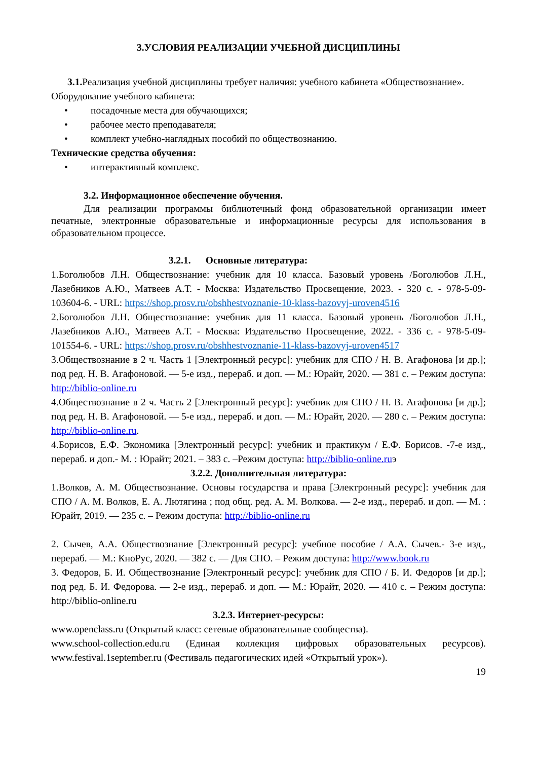3.УСЛОВИЯ РЕАЛИЗАЦИИ УЧЕБНОЙ ДИСЦИПЛИНЫ
3.1. Реализация учебной дисциплины требует наличия: учебного кабинета «Обществознание».
Оборудование учебного кабинета:
• посадочные места для обучающихся;
• рабочее место преподавателя;
• комплект учебно-наглядных пособий по обществознанию.
Технические средства обучения:
• интерактивный комплекс.
3.2. Информационное обеспечение обучения.
Для реализации программы библиотечный фонд образовательной организации имеет печатные, электронные образовательные и информационные ресурсы для использования в образовательном процессе.
3.2.1. Основные литература:
1.Боголюбов Л.Н. Обществознание: учебник для 10 класса. Базовый уровень /Боголюбов Л.Н., Лазебников А.Ю., Матвеев А.Т. - Москва: Издательство Просвещение, 2023. - 320 с. - 978-5-09-103604-6. - URL: https://shop.prosv.ru/obshhestvoznanie-10-klass-bazovyj-uroven4516
2.Боголюбов Л.Н. Обществознание: учебник для 11 класса. Базовый уровень /Боголюбов Л.Н., Лазебников А.Ю., Матвеев А.Т. - Москва: Издательство Просвещение, 2022. - 336 с. - 978-5-09-101554-6. - URL: https://shop.prosv.ru/obshhestvoznanie-11-klass-bazovyj-uroven4517
3.Обществознание в 2 ч. Часть 1 [Электронный ресурс]: учебник для СПО / Н. В. Агафонова [и др.]; под ред. Н. В. Агафоновой. — 5-е изд., перераб. и доп. — М.: Юрайт, 2020. — 381 с. – Режим доступа: http://biblio-online.ru
4.Обществознание в 2 ч. Часть 2 [Электронный ресурс]: учебник для СПО / Н. В. Агафонова [и др.]; под ред. Н. В. Агафоновой. — 5-е изд., перераб. и доп. — М.: Юрайт, 2020. — 280 с. – Режим доступа: http://biblio-online.ru.
4.Борисов, Е.Ф. Экономика [Электронный ресурс]: учебник и практикум / Е.Ф. Борисов. -7-е изд., перераб. и доп.- М. : Юрайт; 2021. – 383 с. –Режим доступа: http://biblio-online.ruэ
3.2.2. Дополнительная литература:
1.Волков, А. М. Обществознание. Основы государства и права [Электронный ресурс]: учебник для СПО / А. М. Волков, Е. А. Лютягина ; под общ. ред. А. М. Волкова. — 2-е изд., перераб. и доп. — М. : Юрайт, 2019. — 235 с. – Режим доступа: http://biblio-online.ru
2. Сычев, А.А. Обществознание [Электронный ресурс]: учебное пособие / А.А. Сычев.- 3-е изд., перераб. — М.: КноРус, 2020. — 382 с. — Для СПО. – Режим доступа: http://www.book.ru
3. Федоров, Б. И. Обществознание [Электронный ресурс]: учебник для СПО / Б. И. Федоров [и др.]; под ред. Б. И. Федорова. — 2-е изд., перераб. и доп. — М.: Юрайт, 2020. — 410 с. – Режим доступа: http://biblio-online.ru
3.2.3. Интернет-ресурсы:
www.openclass.ru (Открытый класс: сетевые образовательные сообщества).
www.school-collection.edu.ru (Единая коллекция цифровых образовательных ресурсов). www.festival.1september.ru (Фестиваль педагогических идей «Открытый урок»).
19